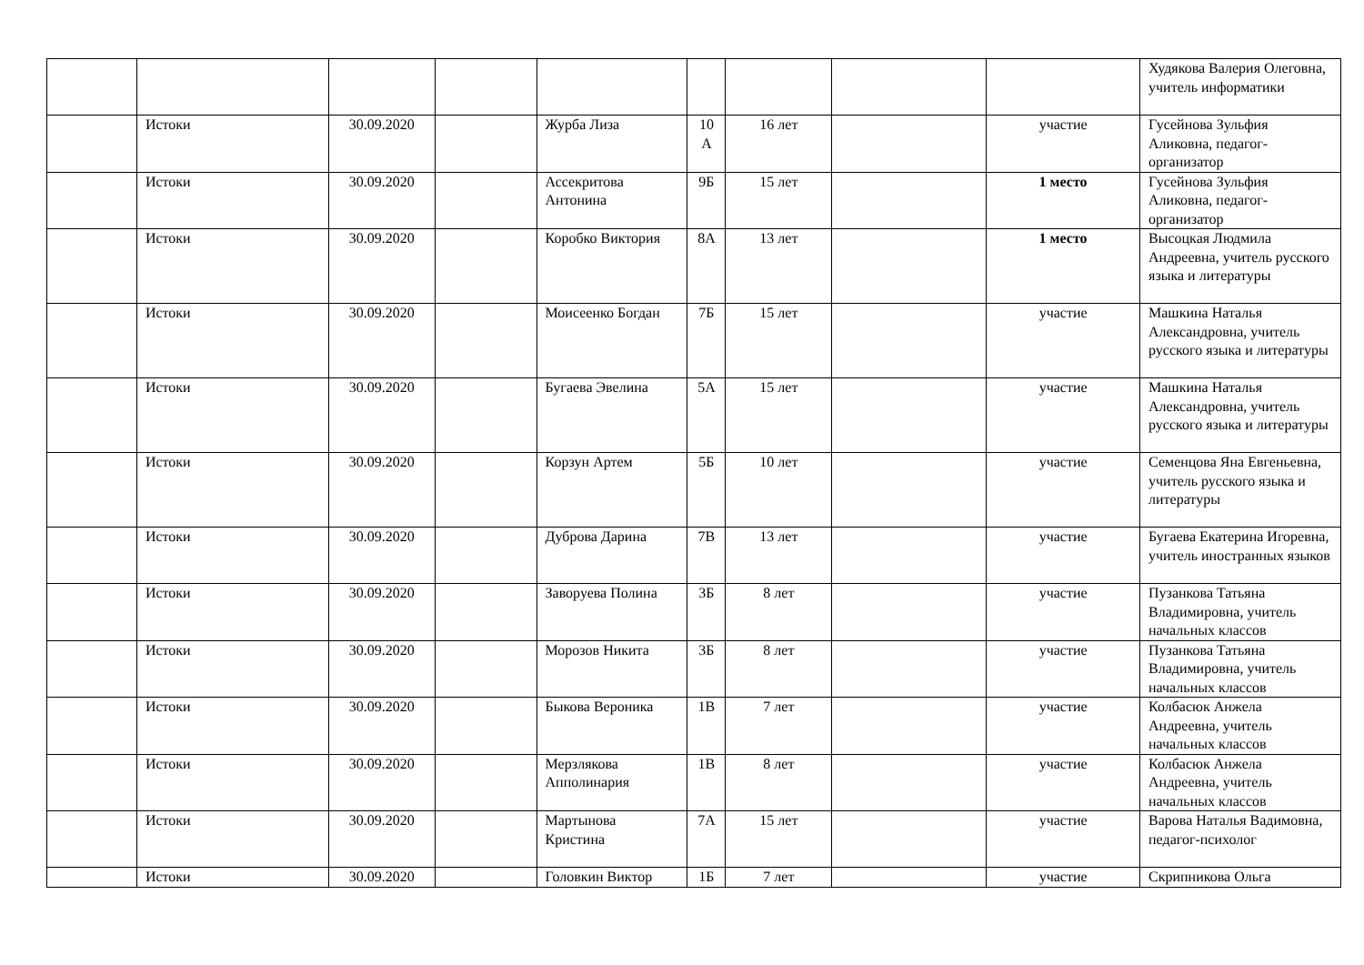| | | | | | | | | | Худякова Валерия Олеговна, учитель информатики |
| | Истоки | 30.09.2020 | | Журба Лиза | 10 А | 16 лет | | участие | Гусейнова Зульфия Аликовна, педагог-организатор |
| | Истоки | 30.09.2020 | | Ассекритова Антонина | 9Б | 15 лет | | 1 место | Гусейнова Зульфия Аликовна, педагог-организатор |
| | Истоки | 30.09.2020 | | Коробко Виктория | 8А | 13 лет | | 1 место | Высоцкая Людмила Андреевна, учитель русского языка и литературы |
| | Истоки | 30.09.2020 | | Моисеенко Богдан | 7Б | 15 лет | | участие | Машкина Наталья Александровна, учитель русского языка и литературы |
| | Истоки | 30.09.2020 | | Бугаева Эвелина | 5А | 15 лет | | участие | Машкина Наталья Александровна, учитель русского языка и литературы |
| | Истоки | 30.09.2020 | | Корзун Артем | 5Б | 10 лет | | участие | Семенцова Яна Евгеньевна, учитель русского языка и литературы |
| | Истоки | 30.09.2020 | | Дуброва Дарина | 7В | 13 лет | | участие | Бугаева Екатерина Игоревна, учитель иностранных языков |
| | Истоки | 30.09.2020 | | Заворуева Полина | 3Б | 8 лет | | участие | Пузанкова Татьяна Владимировна, учитель начальных классов |
| | Истоки | 30.09.2020 | | Морозов Никита | 3Б | 8 лет | | участие | Пузанкова Татьяна Владимировна, учитель начальных классов |
| | Истоки | 30.09.2020 | | Быкова Вероника | 1В | 7 лет | | участие | Колбасюк Анжела Андреевна, учитель начальных классов |
| | Истоки | 30.09.2020 | | Мерзлякова Апполинария | 1В | 8 лет | | участие | Колбасюк Анжела Андреевна, учитель начальных классов |
| | Истоки | 30.09.2020 | | Мартынова Кристина | 7А | 15 лет | | участие | Варова Наталья Вадимовна, педагог-психолог |
| | Истоки | 30.09.2020 | | Головкин Виктор | 1Б | 7 лет | | участие | Скрипникова Ольга |